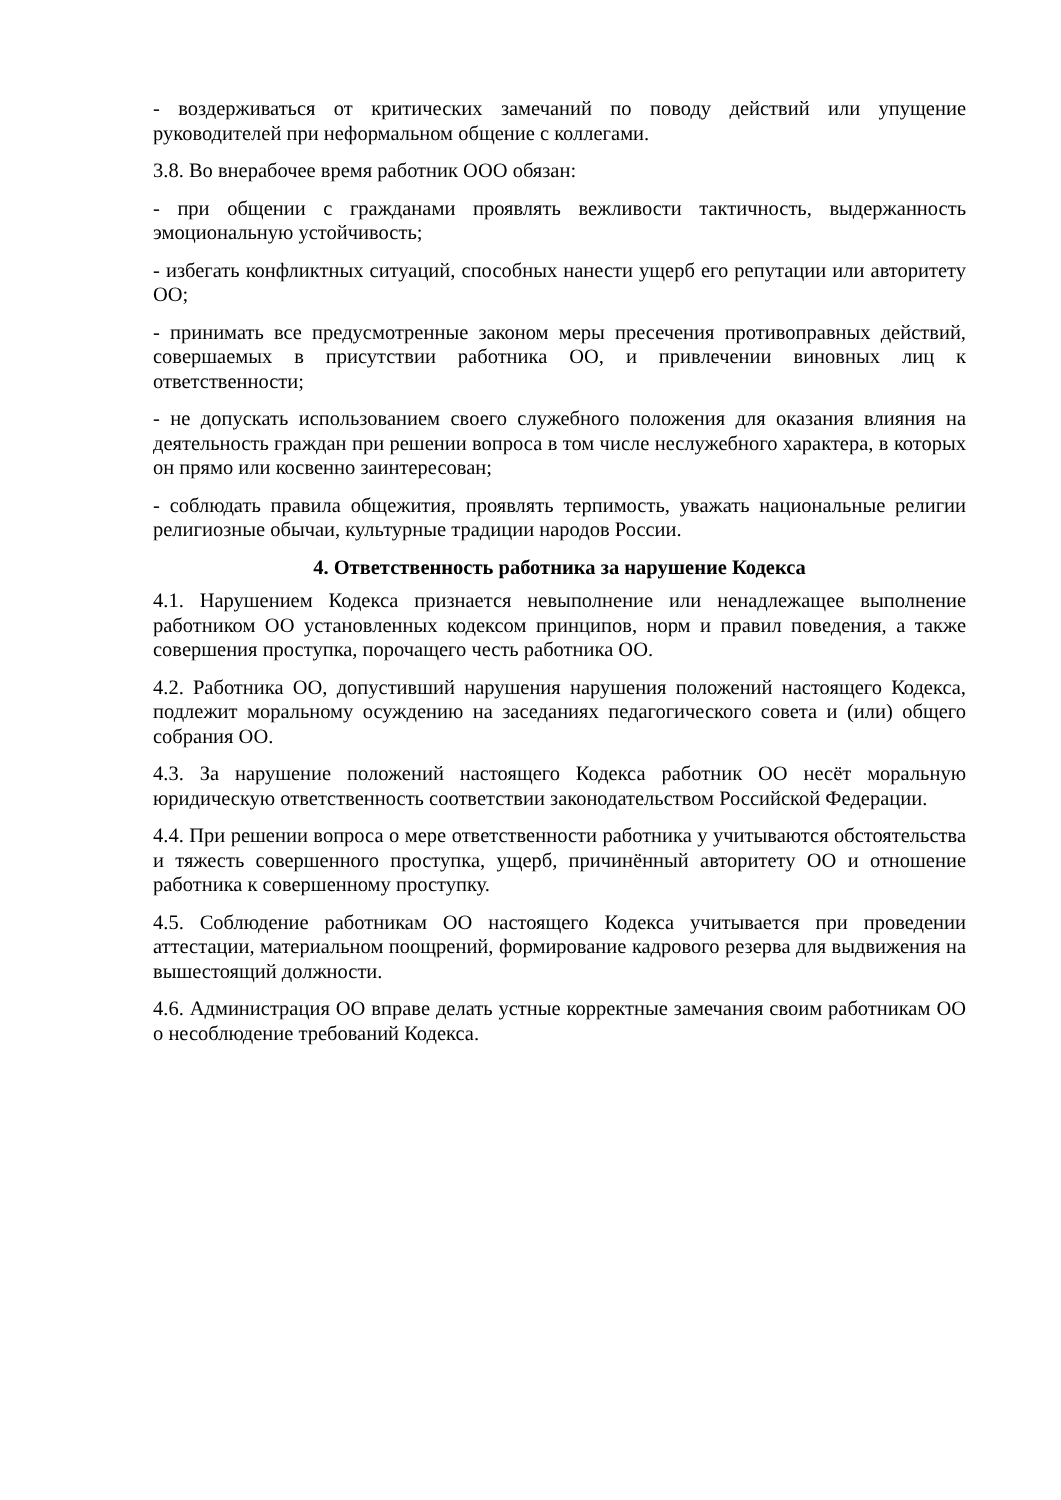- воздерживаться от критических замечаний по поводу действий или упущение руководителей при неформальном общение с коллегами.
3.8. Во внерабочее время работник ООО обязан:
- при общении с гражданами проявлять вежливости тактичность, выдержанность эмоциональную устойчивость;
- избегать конфликтных ситуаций, способных нанести ущерб его репутации или авторитету ОО;
- принимать все предусмотренные законом меры пресечения противоправных действий, совершаемых в присутствии работника ОО, и привлечении виновных лиц к ответственности;
- не допускать использованием своего служебного положения для оказания влияния на деятельность граждан при решении вопроса в том числе неслужебного характера, в которых он прямо или косвенно заинтересован;
- соблюдать правила общежития, проявлять терпимость, уважать национальные религии религиозные обычаи, культурные традиции народов России.
4. Ответственность работника за нарушение Кодекса
4.1. Нарушением Кодекса признается невыполнение или ненадлежащее выполнение работником ОО установленных кодексом принципов, норм и правил поведения, а также совершения проступка, порочащего честь работника ОО.
4.2. Работника ОО, допустивший нарушения нарушения положений настоящего Кодекса, подлежит моральному осуждению на заседаниях педагогического совета и (или) общего собрания ОО.
4.3. За нарушение положений настоящего Кодекса работник ОО несёт моральную юридическую ответственность соответствии законодательством Российской Федерации.
4.4. При решении вопроса о мере ответственности работника у учитываются обстоятельства и тяжесть совершенного проступка, ущерб, причинённый авторитету ОО и отношение работника к совершенному проступку.
4.5. Соблюдение работникам ОО настоящего Кодекса учитывается при проведении аттестации, материальном поощрений, формирование кадрового резерва для выдвижения на вышестоящий должности.
4.6. Администрация ОО вправе делать устные корректные замечания своим работникам ОО о несоблюдение требований Кодекса.